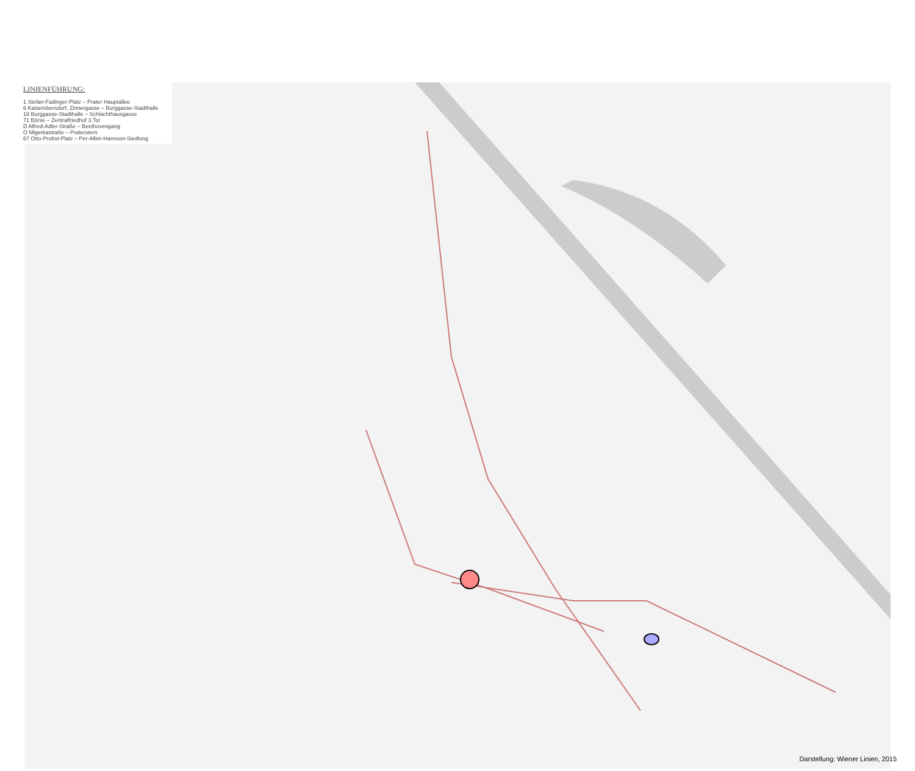N
LINIENFÜHRUNG:
1 Stefan-Fadinger-Platz – Prater Hauptallee
6 Kaiserebersdorf, Zinnergasse – Burggasse-Stadthalle
18 Burggasse-Stadthalle – Schlachthausgasse
71 Börse – Zentralfriedhof 3.Tor
D Alfred-Adler-Straße – Beethovengang
O Migerkastraße – Praterstern
67 Otto-Probst-Platz – Per-Albin-Hansson-Siedlung
Darstellung: Wiener Linien, 2015